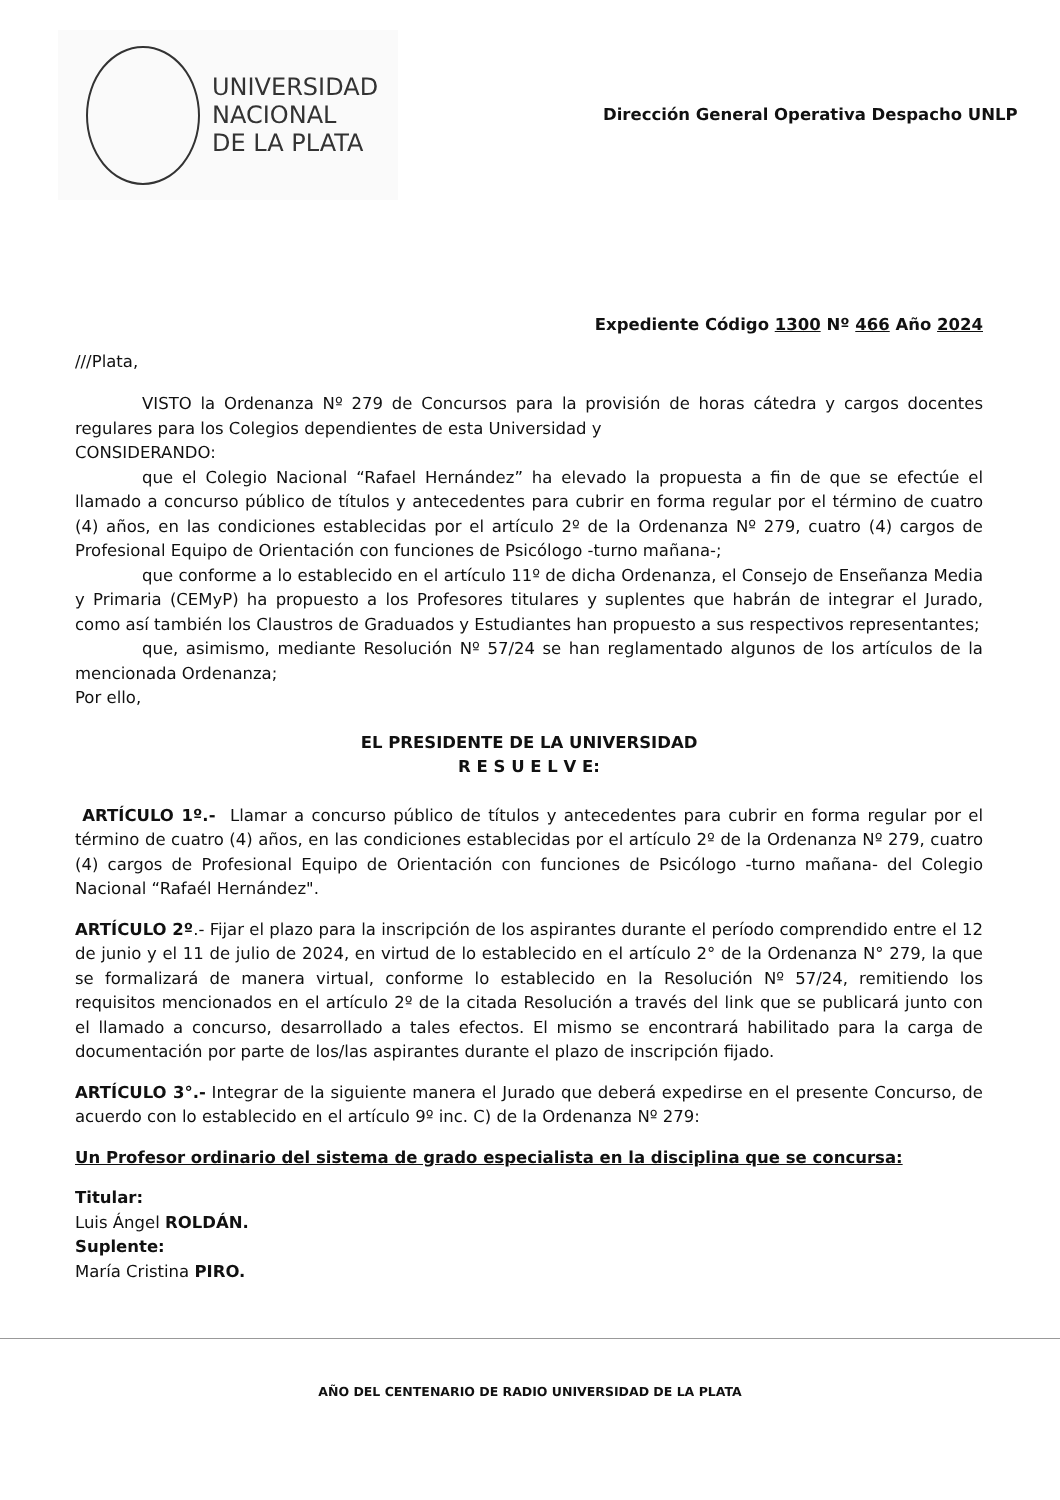UNIVERSIDAD
NACIONAL
DE LA PLATA
Dirección General Operativa Despacho UNLP
Expediente Código 1300 Nº 466 Año 2024
///Plata,
VISTO la Ordenanza Nº 279 de Concursos para la provisión de horas cátedra y cargos docentes regulares para los Colegios dependientes de esta Universidad y
CONSIDERANDO:
que el Colegio Nacional “Rafael Hernández” ha elevado la propuesta a fin de que se efectúe el llamado a concurso público de títulos y antecedentes para cubrir en forma regular por el término de cuatro (4) años, en las condiciones establecidas por el artículo 2º de la Ordenanza Nº 279, cuatro (4) cargos de Profesional Equipo de Orientación con funciones de Psicólogo -turno mañana-;
que conforme a lo establecido en el artículo 11º de dicha Ordenanza, el Consejo de Enseñanza Media y Primaria (CEMyP) ha propuesto a los Profesores titulares y suplentes que habrán de integrar el Jurado, como así también los Claustros de Graduados y Estudiantes han propuesto a sus respectivos representantes;
que, asimismo, mediante Resolución Nº 57/24 se han reglamentado algunos de los artículos de la mencionada Ordenanza;
Por ello,
EL PRESIDENTE DE LA UNIVERSIDAD
R E S U E L V E:
ARTÍCULO 1º.- Llamar a concurso público de títulos y antecedentes para cubrir en forma regular por el término de cuatro (4) años, en las condiciones establecidas por el artículo 2º de la Ordenanza Nº 279, cuatro (4) cargos de Profesional Equipo de Orientación con funciones de Psicólogo -turno mañana- del Colegio Nacional “Rafaél Hernández".
ARTÍCULO 2º.- Fijar el plazo para la inscripción de los aspirantes durante el período comprendido entre el 12 de junio y el 11 de julio de 2024, en virtud de lo establecido en el artículo 2° de la Ordenanza N° 279, la que se formalizará de manera virtual, conforme lo establecido en la Resolución Nº 57/24, remitiendo los requisitos mencionados en el artículo 2º de la citada Resolución a través del link que se publicará junto con el llamado a concurso, desarrollado a tales efectos. El mismo se encontrará habilitado para la carga de documentación por parte de los/las aspirantes durante el plazo de inscripción fijado.
ARTÍCULO 3°.- Integrar de la siguiente manera el Jurado que deberá expedirse en el presente Concurso, de acuerdo con lo establecido en el artículo 9º inc. C) de la Ordenanza Nº 279:
Un Profesor ordinario del sistema de grado especialista en la disciplina que se concursa:
Titular:
Luis Ángel ROLDÁN.
Suplente:
María Cristina PIRO.
AÑO DEL CENTENARIO DE RADIO UNIVERSIDAD DE LA PLATA